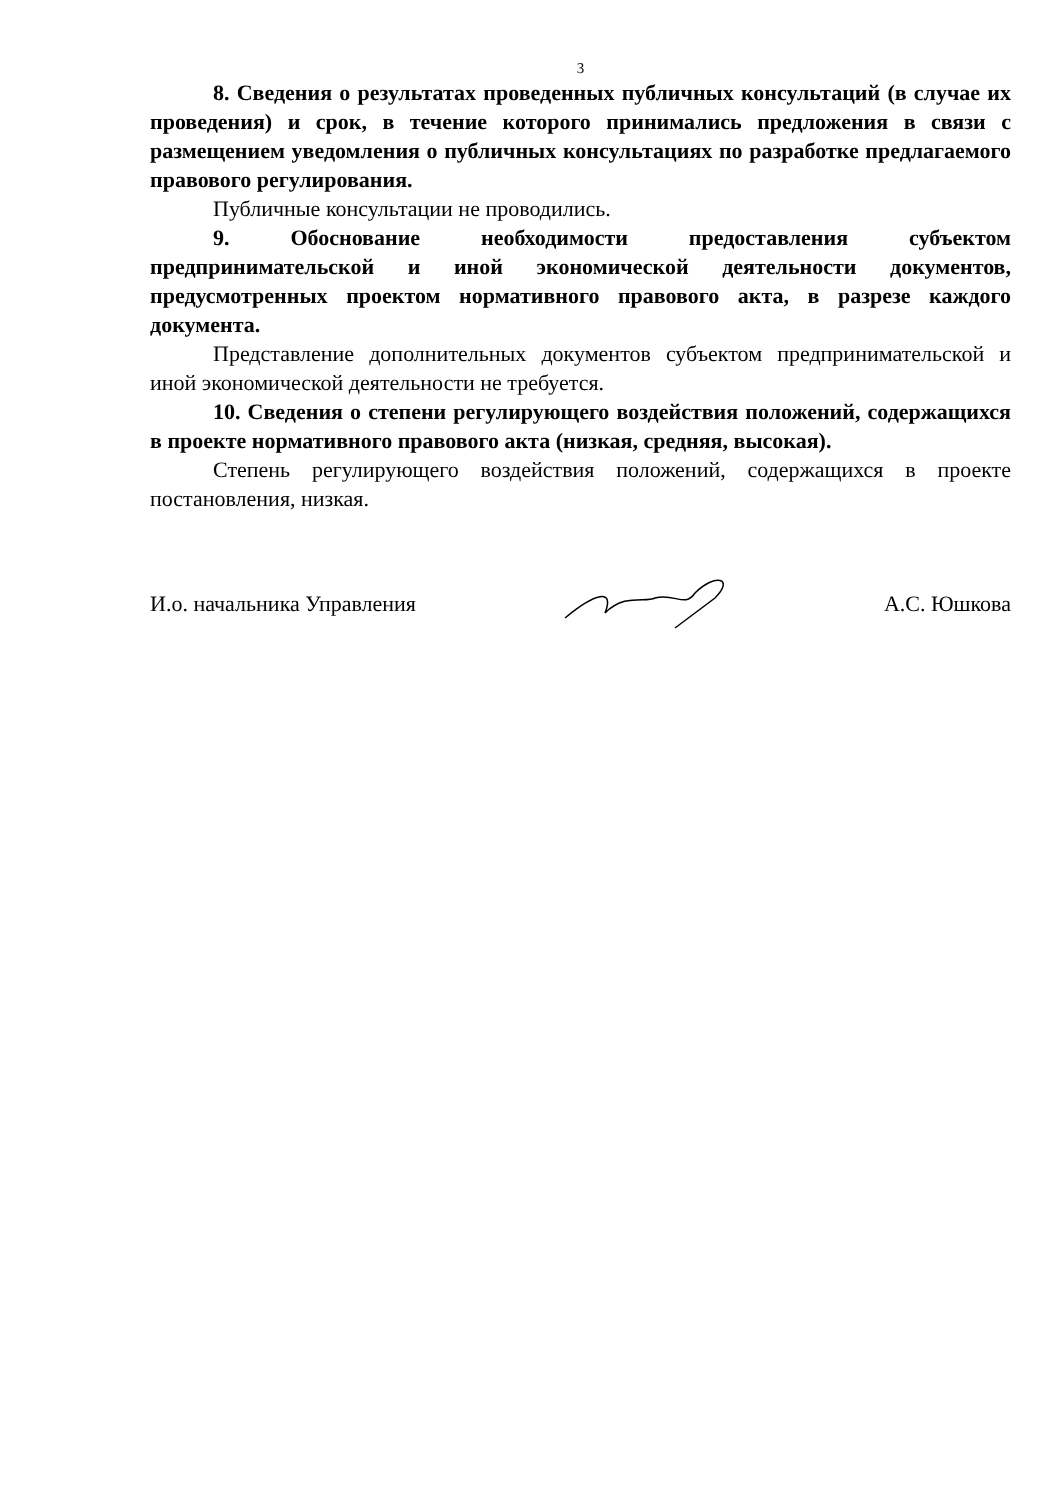3
8. Сведения о результатах проведенных публичных консультаций (в случае их проведения) и срок, в течение которого принимались предложения в связи с размещением уведомления о публичных консультациях по разработке предлагаемого правового регулирования.
Публичные консультации не проводились.
9. Обоснование необходимости предоставления субъектом предпринимательской и иной экономической деятельности документов, предусмотренных проектом нормативного правового акта, в разрезе каждого документа.
Представление дополнительных документов субъектом предпринимательской и иной экономической деятельности не требуется.
10. Сведения о степени регулирующего воздействия положений, содержащихся в проекте нормативного правового акта (низкая, средняя, высокая).
Степень регулирующего воздействия положений, содержащихся в проекте постановления, низкая.
И.о. начальника Управления А.С. Юшкова